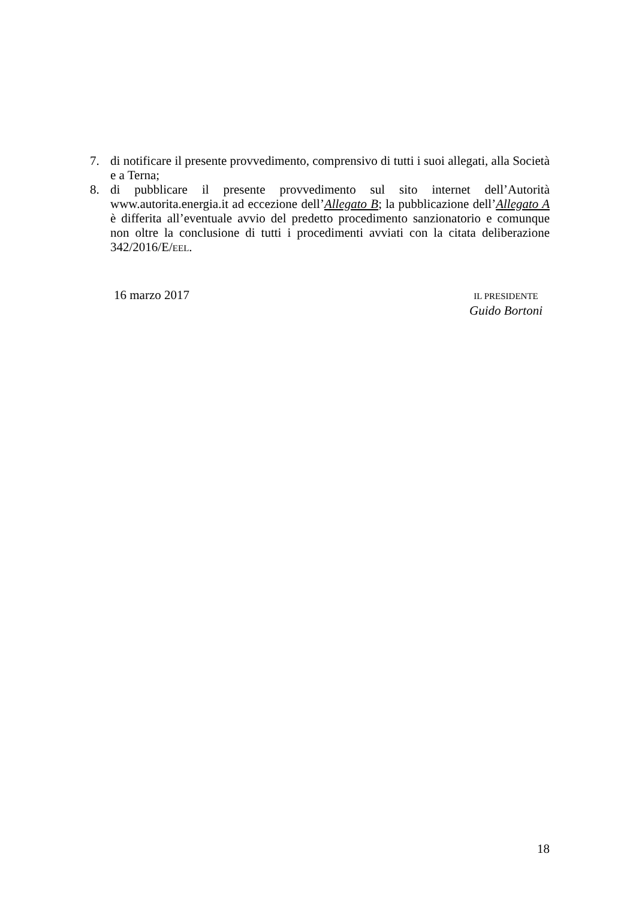7. di notificare il presente provvedimento, comprensivo di tutti i suoi allegati, alla Società e a Terna;
8. di pubblicare il presente provvedimento sul sito internet dell’Autorità www.autorita.energia.it ad eccezione dell’Allegato B; la pubblicazione dell’Allegato A è differita all’eventuale avvio del predetto procedimento sanzionatorio e comunque non oltre la conclusione di tutti i procedimenti avviati con la citata deliberazione 342/2016/E/EEL.
16 marzo 2017
IL PRESIDENTE
Guido Bortoni
18